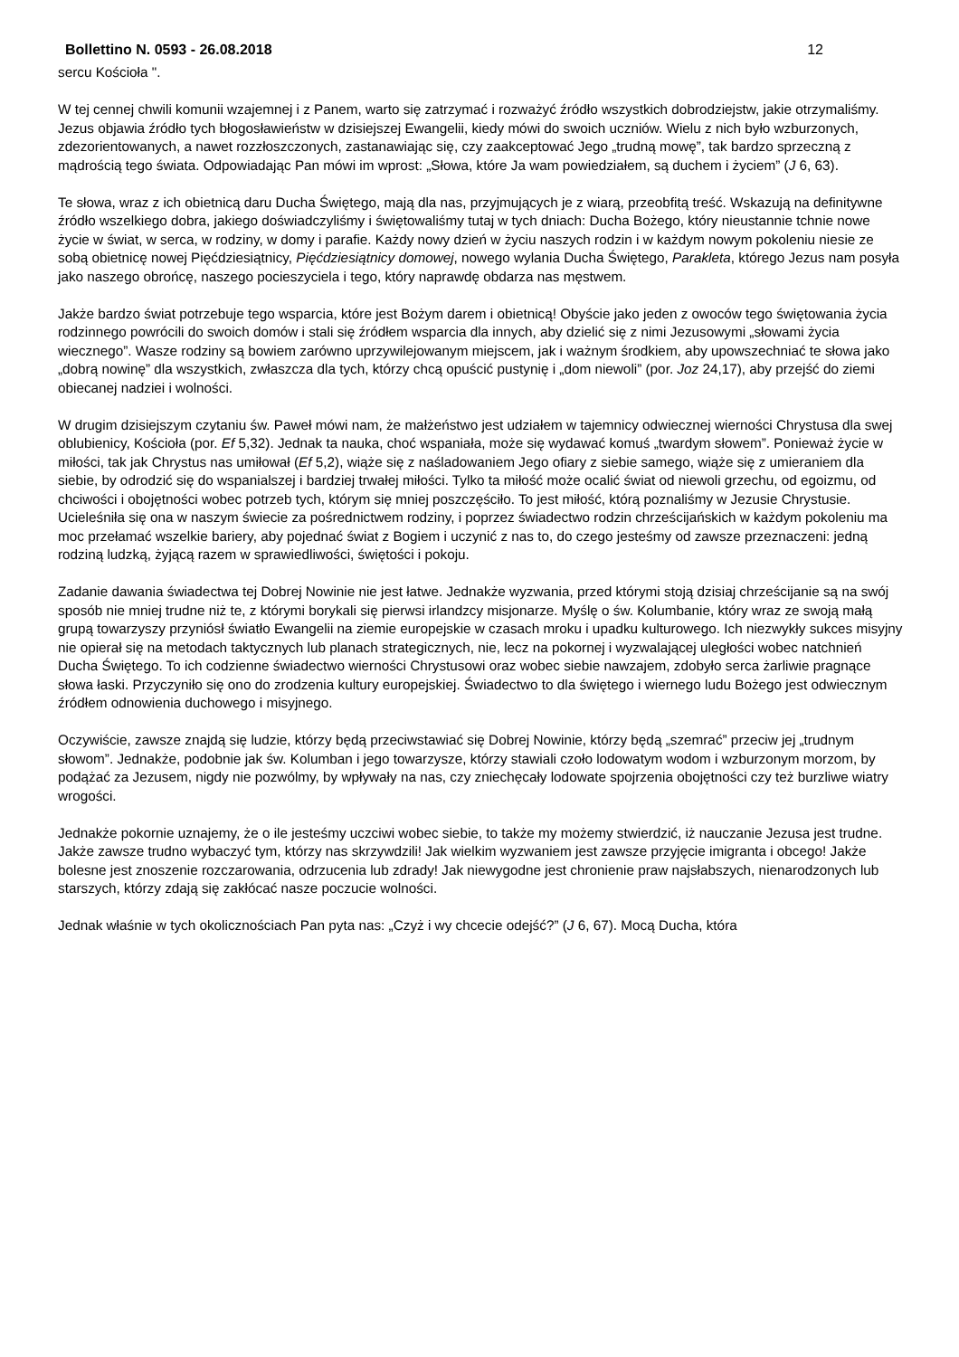Bollettino N. 0593 - 26.08.2018 12
sercu Kościoła ".
W tej cennej chwili komunii wzajemnej i z Panem, warto się zatrzymać i rozważyć źródło wszystkich dobrodziejstw, jakie otrzymaliśmy. Jezus objawia źródło tych błogosławieństw w dzisiejszej Ewangelii, kiedy mówi do swoich uczniów. Wielu z nich było wzburzonych, zdezorientowanych, a nawet rozzłoszczonych, zastanawiając się, czy zaakceptować Jego „trudną mowę”, tak bardzo sprzeczną z mądrością tego świata. Odpowiadając Pan mówi im wprost: „Słowa, które Ja wam powiedziałem, są duchem i życiem” (J 6, 63).
Te słowa, wraz z ich obietnicą daru Ducha Świętego, mają dla nas, przyjmujących je z wiarą, przeobfitą treść. Wskazują na definitywne źródło wszelkiego dobra, jakiego doświadczyliśmy i świętowaliśmy tutaj w tych dniach: Ducha Bożego, który nieustannie tchnie nowe życie w świat, w serca, w rodziny, w domy i parafie. Każdy nowy dzień w życiu naszych rodzin i w każdym nowym pokoleniu niesie ze sobą obietnicę nowej Pięćdziesiątnicy, Pięćdziesiątnicy domowej, nowego wylania Ducha Świętego, Parakleta, którego Jezus nam posyła jako naszego obrońcę, naszego pocieszyciela i tego, który naprawdę obdarza nas męstwem.
Jakże bardzo świat potrzebuje tego wsparcia, które jest Bożym darem i obietnicą! Obyście jako jeden z owoców tego świętowania życia rodzinnego powrócili do swoich domów i stali się źródłem wsparcia dla innych, aby dzielić się z nimi Jezusowymi „słowami życia wiecznego”. Wasze rodziny są bowiem zarówno uprzywilejowanym miejscem, jak i ważnym środkiem, aby upowszechniać te słowa jako „dobrą nowinę” dla wszystkich, zwłaszcza dla tych, którzy chcą opuścić pustynię i „dom niewoli” (por. Joz 24,17), aby przejść do ziemi obiecanej nadziei i wolności.
W drugim dzisiejszym czytaniu św. Paweł mówi nam, że małżeństwo jest udziałem w tajemnicy odwiecznej wierności Chrystusa dla swej oblubienicy, Kościoła (por. Ef 5,32). Jednak ta nauka, choć wspaniała, może się wydawać komuś „twardym słowem”. Ponieważ życie w miłości, tak jak Chrystus nas umiłował (Ef 5,2), wiąże się z naśladowaniem Jego ofiary z siebie samego, wiąże się z umieraniem dla siebie, by odrodzić się do wspanialszej i bardziej trwałej miłości. Tylko ta miłość może ocalić świat od niewoli grzechu, od egoizmu, od chciwości i obojętności wobec potrzeb tych, którym się mniej poszczęściło. To jest miłość, którą poznaliśmy w Jezusie Chrystusie. Ucieleśniła się ona w naszym świecie za pośrednictwem rodziny, i poprzez świadectwo rodzin chrześcijańskich w każdym pokoleniu ma moc przełamać wszelkie bariery, aby pojednać świat z Bogiem i uczynić z nas to, do czego jesteśmy od zawsze przeznaczeni: jedną rodziną ludzką, żyjącą razem w sprawiedliwości, świętości i pokoju.
Zadanie dawania świadectwa tej Dobrej Nowinie nie jest łatwe. Jednakże wyzwania, przed którymi stoją dzisiaj chrześcijanie są na swój sposób nie mniej trudne niż te, z którymi borykali się pierwsi irlandzcy misjonarze. Myślę o św. Kolumbanie, który wraz ze swoją małą grupą towarzyszy przyniósł światło Ewangelii na ziemie europejskie w czasach mroku i upadku kulturowego. Ich niezwykły sukces misyjny nie opierał się na metodach taktycznych lub planach strategicznych, nie, lecz na pokornej i wyzwalającej uległości wobec natchnień Ducha Świętego. To ich codzienne świadectwo wierności Chrystusowi oraz wobec siebie nawzajem, zdobyło serca żarliwie pragnące słowa łaski. Przyczyniło się ono do zrodzenia kultury europejskiej. Świadectwo to dla świętego i wiernego ludu Bożego jest odwiecznym źródłem odnowienia duchowego i misyjnego.
Oczywiście, zawsze znajdą się ludzie, którzy będą przeciwstawiać się Dobrej Nowinie, którzy będą „szemrać” przeciw jej „trudnym słowom”. Jednakże, podobnie jak św. Kolumban i jego towarzysze, którzy stawiali czoło lodowatym wodom i wzburzonym morzom, by podążać za Jezusem, nigdy nie pozwólmy, by wpływały na nas, czy zniechęcały lodowate spojrzenia obojętności czy też burzliwe wiatry wrogości.
Jednakże pokornie uznajemy, że o ile jesteśmy uczciwi wobec siebie, to także my możemy stwierdzić, iż nauczanie Jezusa jest trudne. Jakże zawsze trudno wybaczyć tym, którzy nas skrzywdzili! Jak wielkim wyzwaniem jest zawsze przyjęcie imigranta i obcego! Jakże bolesne jest znoszenie rozczarowania, odrzucenia lub zdrady! Jak niewygodne jest chronienie praw najsłabszych, nienarodzonych lub starszych, którzy zdają się zakłócać nasze poczucie wolności.
Jednak właśnie w tych okolicznościach Pan pyta nas: „Czyż i wy chcecie odejść?” (J 6, 67). Mocą Ducha, która